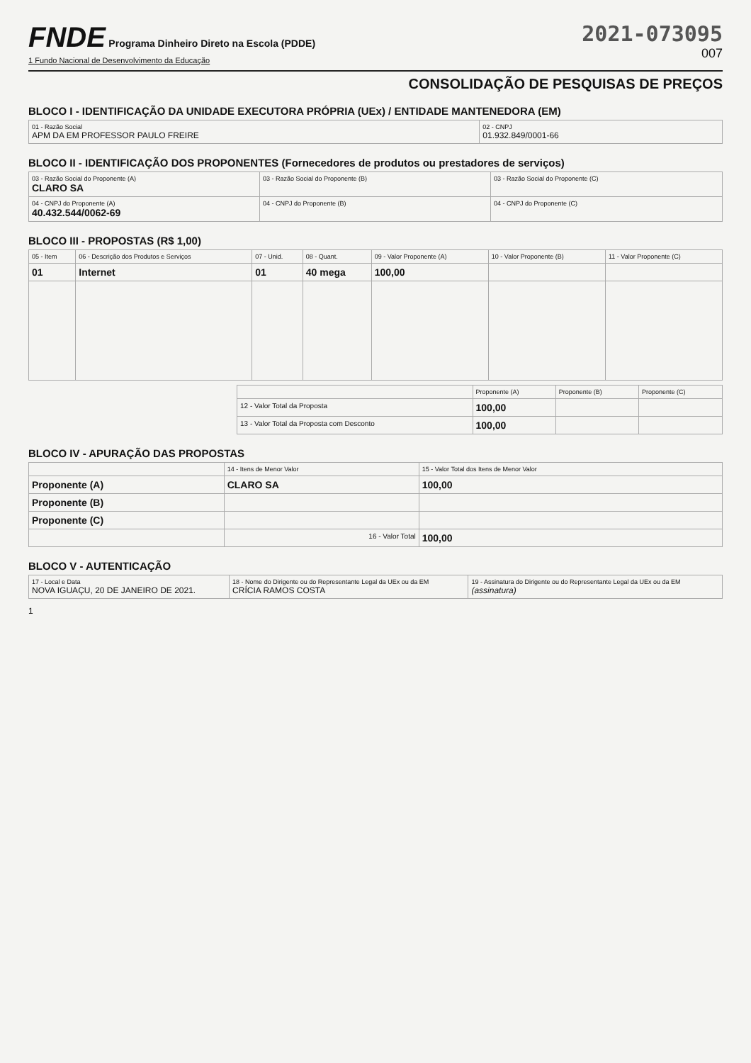FNDE Programa Dinheiro Direto na Escola (PDDE)
1 Fundo Nacional de Desenvolvimento da Educação
2021-073095
007
CONSOLIDAÇÃO DE PESQUISAS DE PREÇOS
BLOCO I - IDENTIFICAÇÃO DA UNIDADE EXECUTORA PRÓPRIA (UEx) / ENTIDADE MANTENEDORA (EM)
| 01 - Razão Social APM DA EM PROFESSOR PAULO FREIRE | 02 - CNPJ 01.932.849/0001-66 |
BLOCO II - IDENTIFICAÇÃO DOS PROPONENTES (Fornecedores de produtos ou prestadores de serviços)
| 03 - Razão Social do Proponente (A) CLARO SA | 03 - Razão Social do Proponente (B) | 03 - Razão Social do Proponente (C) |
| 04 - CNPJ do Proponente (A) 40.432.544/0062-69 | 04 - CNPJ do Proponente (B) | 04 - CNPJ do Proponente (C) |
BLOCO III - PROPOSTAS (R$ 1,00)
| 05 - Item | 06 - Descrição dos Produtos e Serviços | 07 - Unid. | 08 - Quant. | 09 - Valor Proponente (A) | 10 - Valor Proponente (B) | 11 - Valor Proponente (C) |
| --- | --- | --- | --- | --- | --- | --- |
| 01 | Internet | 01 | 40 mega | 100,00 | | |
| | Proponente (A) | Proponente (B) | Proponente (C) |
| --- | --- | --- | --- |
| 12 - Valor Total da Proposta | 100,00 | | |
| 13 - Valor Total da Proposta com Desconto | 100,00 | | |
BLOCO IV - APURAÇÃO DAS PROPOSTAS
| | 14 - Itens de Menor Valor | 15 - Valor Total dos Itens de Menor Valor |
| --- | --- | --- |
| Proponente (A) | CLARO SA | 100,00 |
| Proponente (B) | | |
| Proponente (C) | | |
| | 16 - Valor Total | 100,00 |
BLOCO V - AUTENTICAÇÃO
| 17 - Local e Data NOVA IGUAÇU, 20 DE JANEIRO DE 2021. | 18 - Nome do Dirigente ou do Representante Legal da UEx ou da EM CRÍCIA RAMOS COSTA | 19 - Assinatura do Dirigente ou do Representante Legal da UEx ou da EM (assinatura) |
1